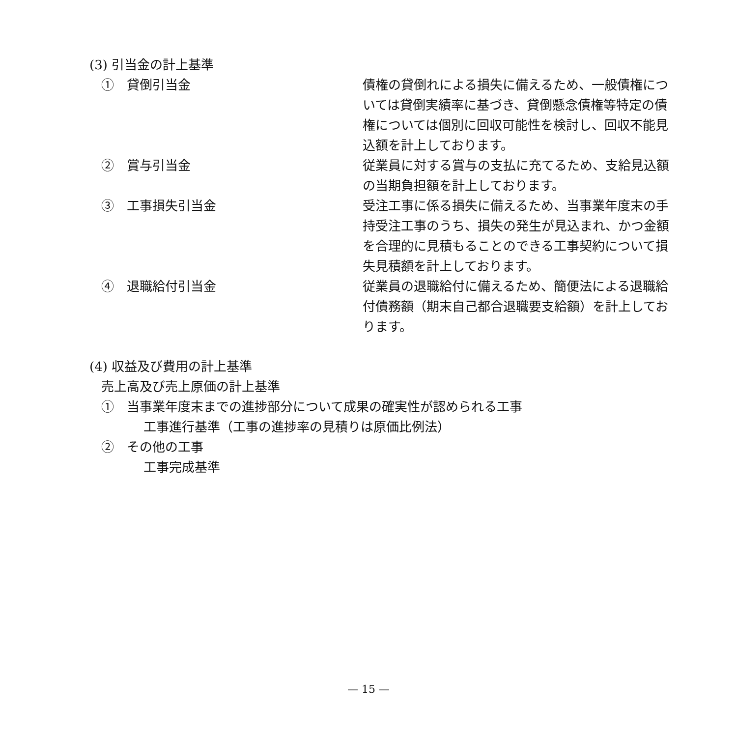(3) 引当金の計上基準
①　貸倒引当金 債権の貸倒れによる損失に備えるため、一般債権については貸倒実績率に基づき、貸倒懸念債権等特定の債権については個別に回収可能性を検討し、回収不能見込額を計上しております。
②　賞与引当金 従業員に対する賞与の支払に充てるため、支給見込額の当期負担額を計上しております。
③　工事損失引当金 受注工事に係る損失に備えるため、当事業年度末の手持受注工事のうち、損失の発生が見込まれ、かつ金額を合理的に見積もることのできる工事契約について損失見積額を計上しております。
④　退職給付引当金 従業員の退職給付に備えるため、簡便法による退職給付債務額（期末自己都合退職要支給額）を計上しております。
(4) 収益及び費用の計上基準
売上高及び売上原価の計上基準
①　当事業年度末までの進捗部分について成果の確実性が認められる工事
工事進行基準（工事の進捗率の見積りは原価比例法）
②　その他の工事
工事完成基準
— 15 —